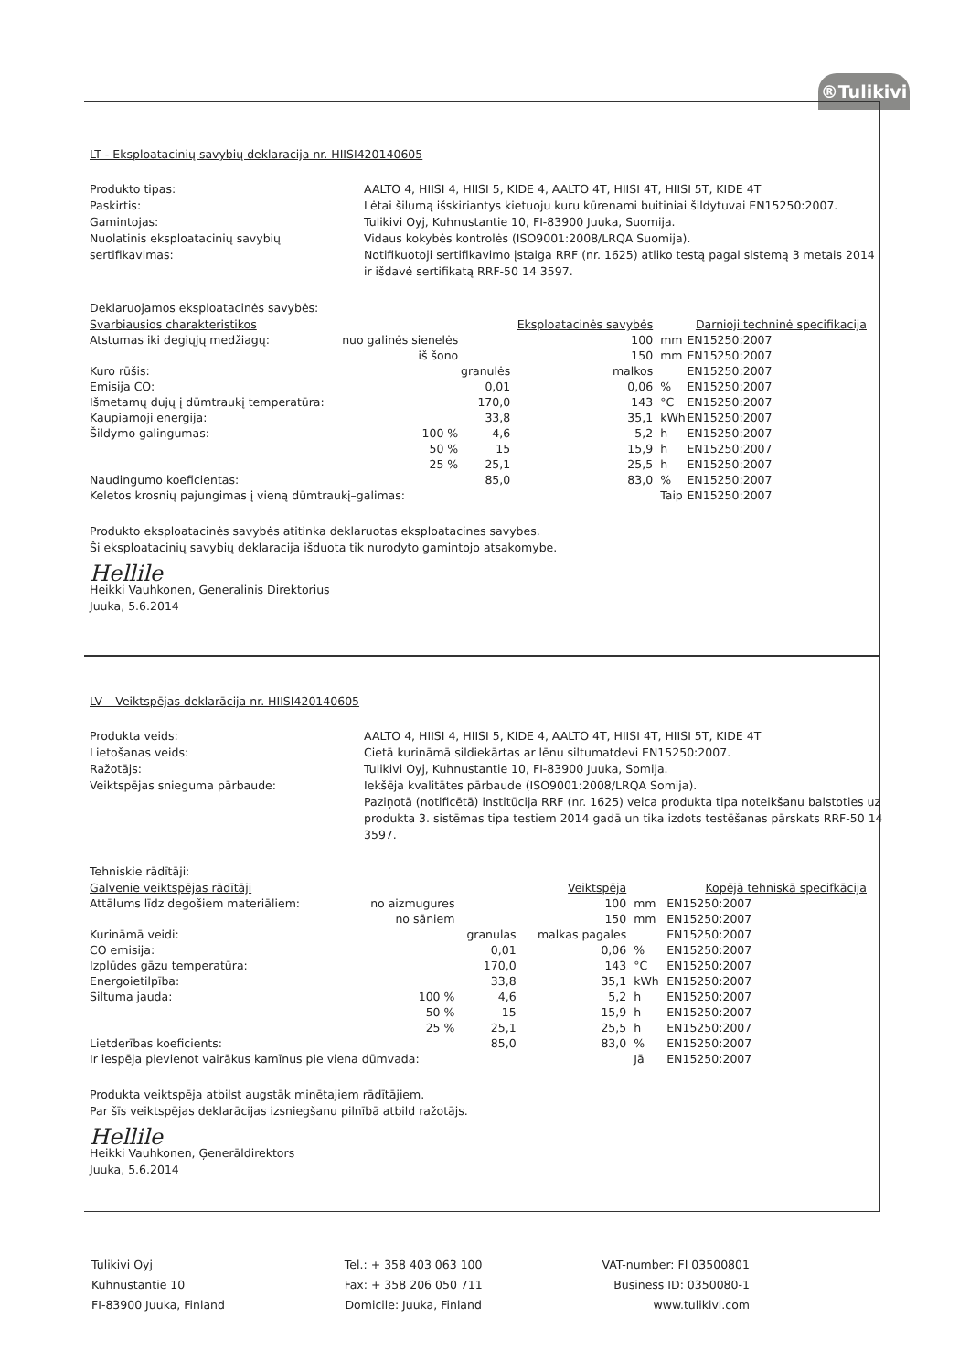®Tulikivi
LT - Eksploatacinių savybių deklaracija nr. HIISI420140605
Produkto tipas:
AALTO 4, HIISI 4, HIISI 5, KIDE 4, AALTO 4T, HIISI 4T, HIISI 5T, KIDE 4T
Paskirtis:
Lėtai šilumą išskiriantys kietuoju kuru kūrenami buitiniai šildytuvai EN15250:2007.
Gamintojas:
Tulikivi Oyj, Kuhnustantie 10, FI-83900 Juuka, Suomija.
Nuolatinis eksploatacinių savybių sertifikavimas:
Vidaus kokybės kontrolės (ISO9001:2008/LRQA Suomija).
Notifikuotoji sertifikavimo įstaiga RRF (nr. 1625) atliko testą pagal sistemą 3 metais 2014 ir išdavė sertifikatą RRF-50 14 3597.
Deklaruojamos eksploatacinės savybės:
| Svarbiausios charakteristikos | | | Eksploatacinės savybės | | Darnioji techninė specifikacija |
| --- | --- | --- | --- | --- | --- |
| Atstumas iki degiųjų medžiagų: | nuo galinės sienelės | | 100 | mm | EN15250:2007 |
| | iš šono | | 150 | mm | EN15250:2007 |
| Kuro rūšis: | | granulės | malkos | | EN15250:2007 |
| Emisija CO: | | 0,01 | 0,06 | % | EN15250:2007 |
| Išmetamų dujų į dūmtraukį temperatūra: | | 170,0 | 143 | °C | EN15250:2007 |
| Kaupiamoji energija: | | 33,8 | 35,1 | kWh | EN15250:2007 |
| Šildymo galingumas: | 100 % | 4,6 | 5,2 | h | EN15250:2007 |
| | 50 % | 15 | 15,9 | h | EN15250:2007 |
| | 25 % | 25,1 | 25,5 | h | EN15250:2007 |
| Naudingumo koeficientas: | | 85,0 | 83,0 | % | EN15250:2007 |
| Keletos krosnių pajungimas į vieną dūmtraukį–galimas: | | | | Taip | EN15250:2007 |
Produkto eksploatacinės savybės atitinka deklaruotas eksploatacines savybes.
Ši eksploatacinių savybių deklaracija išduota tik nurodyto gamintojo atsakomybe.
Hellile
Heikki Vauhkonen, Generalinis Direktorius
Juuka, 5.6.2014
LV – Veiktspējas deklarācija nr. HIISI420140605
Produkta veids:
AALTO 4, HIISI 4, HIISI 5, KIDE 4, AALTO 4T, HIISI 4T, HIISI 5T, KIDE 4T
Lietošanas veids:
Cietā kurināmā sildiekārtas ar lēnu siltumatdevi EN15250:2007.
Ražotājs:
Tulikivi Oyj, Kuhnustantie 10, FI-83900 Juuka, Somija.
Veiktspējas snieguma pārbaude:
Iekšēja kvalitātes pārbaude (ISO9001:2008/LRQA Somija).
Paziņotā (notificētā) institūcija RRF (nr. 1625) veica produkta tipa noteikšanu balstoties uz produkta 3. sistēmas tipa testiem 2014 gadā un tika izdots testēšanas pārskats RRF-50 14 3597.
Tehniskie rādītāji:
| Galvenie veiktspējas rādītāji | | | Veiktspēja | | Kopējā tehniskā specifkācija |
| --- | --- | --- | --- | --- | --- |
| Attālums līdz degošiem materiāliem: | no aizmugures | | 100 | mm | EN15250:2007 |
| | no sāniem | | 150 | mm | EN15250:2007 |
| Kurināmā veidi: | | granulas | malkas pagales | | EN15250:2007 |
| CO emisija: | | 0,01 | 0,06 | % | EN15250:2007 |
| Izplūdes gāzu temperatūra: | | 170,0 | 143 | °C | EN15250:2007 |
| Energoietilpība: | | 33,8 | 35,1 | kWh | EN15250:2007 |
| Siltuma jauda: | 100 % | 4,6 | 5,2 | h | EN15250:2007 |
| | 50 % | 15 | 15,9 | h | EN15250:2007 |
| | 25 % | 25,1 | 25,5 | h | EN15250:2007 |
| Lietderības koeficients: | | 85,0 | 83,0 | % | EN15250:2007 |
| Ir iespēja pievienot vairākus kamīnus pie viena dūmvada: | | | | Jā | EN15250:2007 |
Produkta veiktspēja atbilst augstāk minētajiem rādītājiem.
Par šīs veiktspējas deklarācijas izsniegšanu pilnībā atbild ražotājs.
Hellile
Heikki Vauhkonen, Ģenerāldirektors
Juuka, 5.6.2014
Tulikivi Oyj
Kuhnustantie 10
FI-83900 Juuka, Finland
Tel.: + 358 403 063 100
Fax: + 358 206 050 711
Domicile: Juuka, Finland
VAT-number: FI 03500801
Business ID: 0350080-1
www.tulikivi.com